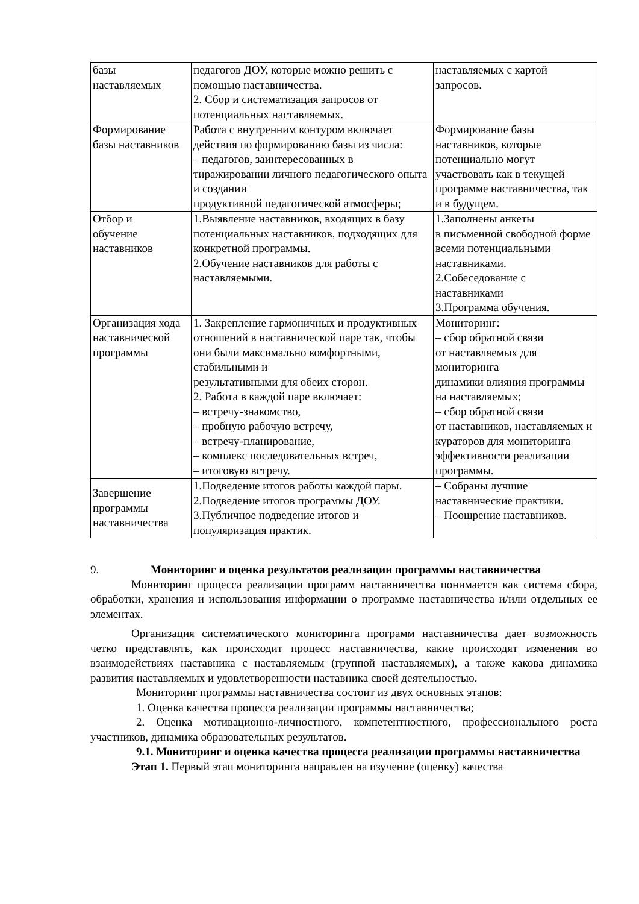| базы наставляемых | педагогов ДОУ, которые можно решить с помощью наставничества. 2. Сбор и систематизация запросов от потенциальных наставляемых. | наставляемых с картой запросов. |
| Формирование базы наставников | Работа с внутренним контуром включает действия по формированию базы из числа: – педагогов, заинтересованных в тиражировании личного педагогического опыта и создании продуктивной педагогической атмосферы; | Формирование базы наставников, которые потенциально могут участвовать как в текущей программе наставничества, так и в будущем. |
| Отбор и обучение наставников | 1.Выявление наставников, входящих в базу потенциальных наставников, подходящих для конкретной программы. 2.Обучение наставников для работы с наставляемыми. | 1.Заполнены анкеты в письменной свободной форме всеми потенциальными наставниками. 2.Собеседование с наставниками 3.Программа обучения. |
| Организация хода наставнической программы | 1. Закрепление гармоничных и продуктивных отношений в наставнической паре так, чтобы они были максимально комфортными, стабильными и результативными для обеих сторон. 2. Работа в каждой паре включает: – встречу-знакомство, – пробную рабочую встречу, – встречу-планирование, – комплекс последовательных встреч, – итоговую встречу. | Мониторинг: – сбор обратной связи от наставляемых для мониторинга динамики влияния программы на наставляемых; – сбор обратной связи от наставников, наставляемых и кураторов для мониторинга эффективности реализации программы. |
| Завершение программы наставничества | 1.Подведение итогов работы каждой пары. 2.Подведение итогов программы ДОУ. 3.Публичное подведение итогов и популяризация практик. | – Собраны лучшие наставнические практики. – Поощрение наставников. |
9. Мониторинг и оценка результатов реализации программы наставничества
Мониторинг процесса реализации программ наставничества понимается как система сбора, обработки, хранения и использования информации о программе наставничества и/или отдельных ее элементах.
Организация систематического мониторинга программ наставничества дает возможность четко представлять, как происходит процесс наставничества, какие происходят изменения во взаимодействиях наставника с наставляемым (группой наставляемых), а также какова динамика развития наставляемых и удовлетворенности наставника своей деятельностью.
Мониторинг программы наставничества состоит из двух основных этапов:
1. Оценка качества процесса реализации программы наставничества;
2. Оценка мотивационно-личностного, компетентностного, профессионального роста участников, динамика образовательных результатов.
9.1. Мониторинг и оценка качества процесса реализации программы наставничества
Этап 1. Первый этап мониторинга направлен на изучение (оценку) качества